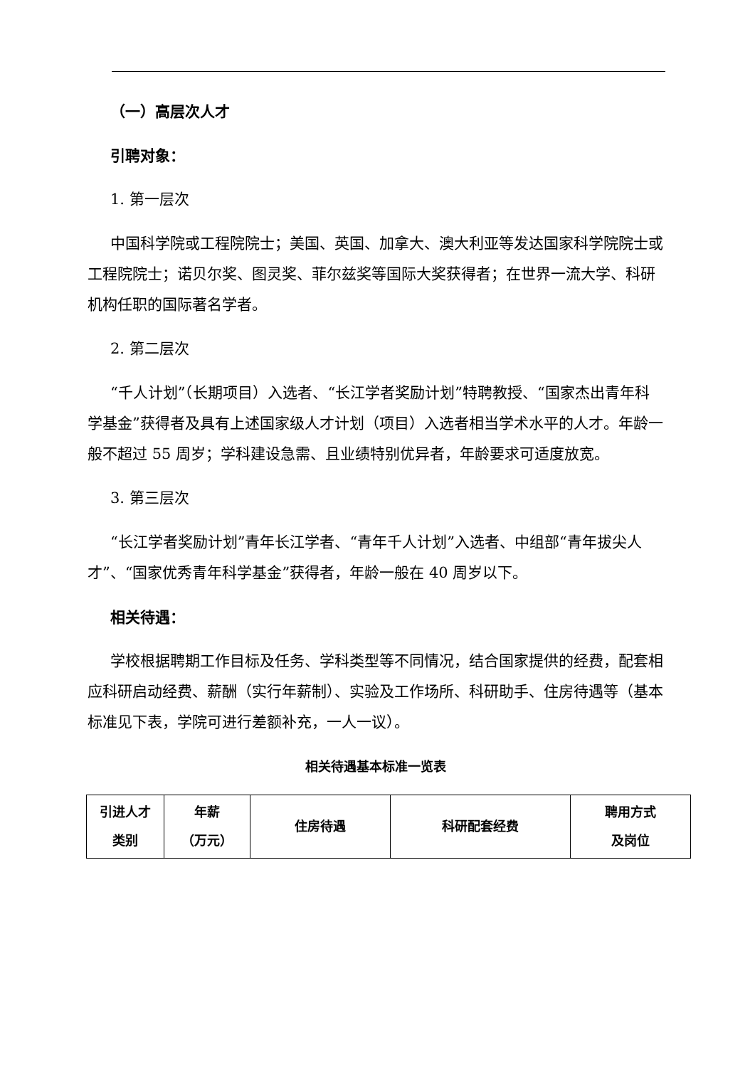（一）高层次人才
引聘对象：
1. 第一层次
中国科学院或工程院院士；美国、英国、加拿大、澳大利亚等发达国家科学院院士或工程院院士；诺贝尔奖、图灵奖、菲尔兹奖等国际大奖获得者；在世界一流大学、科研机构任职的国际著名学者。
2. 第二层次
“千人计划”（长期项目）入选者、“长江学者奖励计划”特聘教授、“国家杰出青年科学基金”获得者及具有上述国家级人才计划（项目）入选者相当学术水平的人才。年龄一般不超过 55 周岁；学科建设急需、且业绩特别优异者，年龄要求可适度放宽。
3. 第三层次
“长江学者奖励计划”青年长江学者、“青年千人计划”入选者、中组部“青年拔尖人才”、“国家优秀青年科学基金”获得者，年龄一般在 40 周岁以下。
相关待遇：
学校根据聘期工作目标及任务、学科类型等不同情况，结合国家提供的经费，配套相应科研启动经费、薪酬（实行年薪制）、实验及工作场所、科研助手、住房待遇等（基本标准见下表，学院可进行差额补充，一人一议）。
相关待遇基本标准一览表
| 引进人才 类别 | 年薪 （万元） | 住房待遇 | 科研配套经费 | 聘用方式 及岗位 |